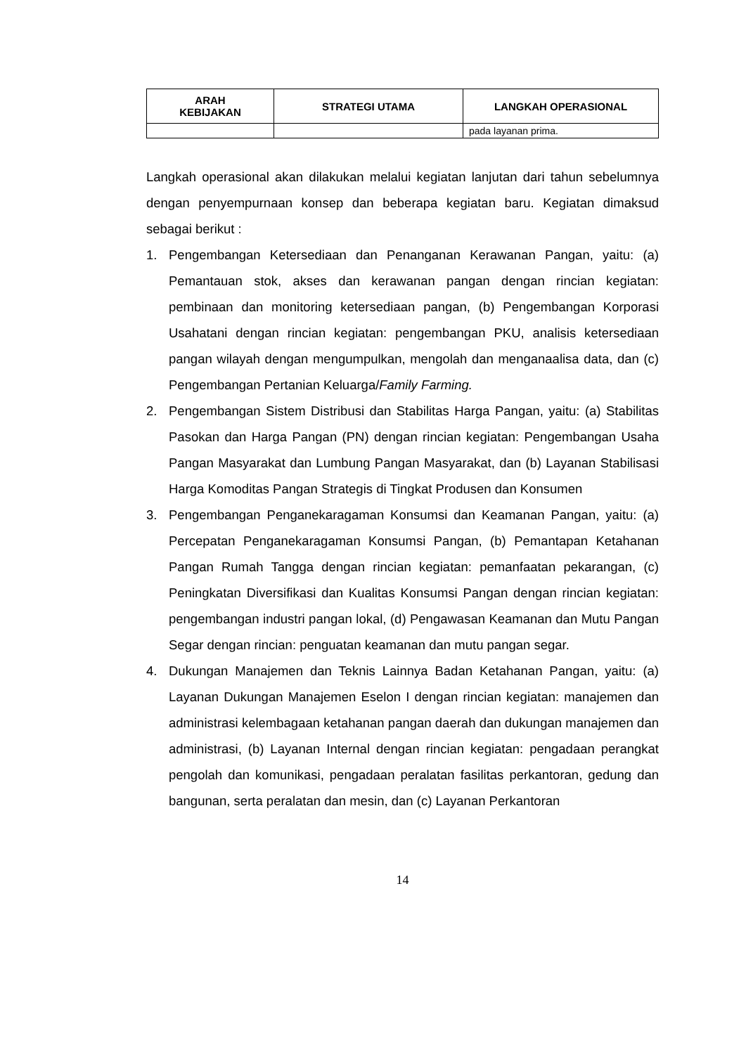| ARAH KEBIJAKAN | STRATEGI UTAMA | LANGKAH OPERASIONAL |
| --- | --- | --- |
| | | pada layanan prima. |
Langkah operasional akan dilakukan melalui kegiatan lanjutan dari tahun sebelumnya dengan penyempurnaan konsep dan beberapa kegiatan baru. Kegiatan dimaksud sebagai berikut :
1. Pengembangan Ketersediaan dan Penanganan Kerawanan Pangan, yaitu: (a) Pemantauan stok, akses dan kerawanan pangan dengan rincian kegiatan: pembinaan dan monitoring ketersediaan pangan, (b) Pengembangan Korporasi Usahatani dengan rincian kegiatan: pengembangan PKU, analisis ketersediaan pangan wilayah dengan mengumpulkan, mengolah dan menganaalisa data, dan (c) Pengembangan Pertanian Keluarga/Family Farming.
2. Pengembangan Sistem Distribusi dan Stabilitas Harga Pangan, yaitu: (a) Stabilitas Pasokan dan Harga Pangan (PN) dengan rincian kegiatan: Pengembangan Usaha Pangan Masyarakat dan Lumbung Pangan Masyarakat, dan (b) Layanan Stabilisasi Harga Komoditas Pangan Strategis di Tingkat Produsen dan Konsumen
3. Pengembangan Penganekaragaman Konsumsi dan Keamanan Pangan, yaitu: (a) Percepatan Penganekaragaman Konsumsi Pangan, (b) Pemantapan Ketahanan Pangan Rumah Tangga dengan rincian kegiatan: pemanfaatan pekarangan, (c) Peningkatan Diversifikasi dan Kualitas Konsumsi Pangan dengan rincian kegiatan: pengembangan industri pangan lokal, (d) Pengawasan Keamanan dan Mutu Pangan Segar dengan rincian: penguatan keamanan dan mutu pangan segar.
4. Dukungan Manajemen dan Teknis Lainnya Badan Ketahanan Pangan, yaitu: (a) Layanan Dukungan Manajemen Eselon I dengan rincian kegiatan: manajemen dan administrasi kelembagaan ketahanan pangan daerah dan dukungan manajemen dan administrasi, (b) Layanan Internal dengan rincian kegiatan: pengadaan perangkat pengolah dan komunikasi, pengadaan peralatan fasilitas perkantoran, gedung dan bangunan, serta peralatan dan mesin, dan (c) Layanan Perkantoran
14